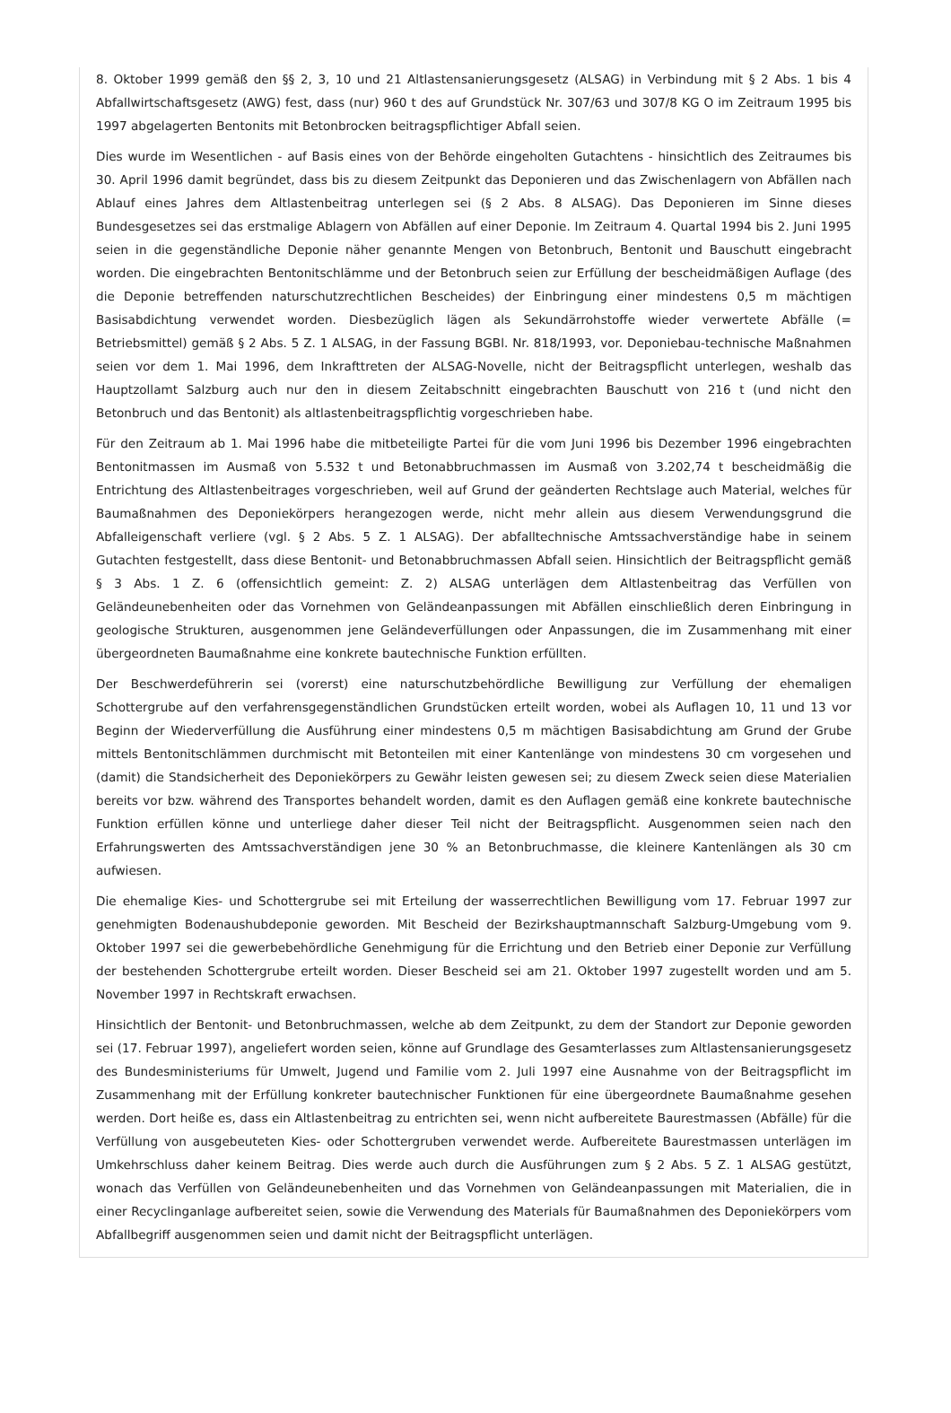8. Oktober 1999 gemäß den §§ 2, 3, 10 und 21 Altlastensanierungsgesetz (ALSAG) in Verbindung mit § 2 Abs. 1 bis 4 Abfallwirtschaftsgesetz (AWG) fest, dass (nur) 960 t des auf Grundstück Nr. 307/63 und 307/8 KG O im Zeitraum 1995 bis 1997 abgelagerten Bentonits mit Betonbrocken beitragspflichtiger Abfall seien.
Dies wurde im Wesentlichen - auf Basis eines von der Behörde eingeholten Gutachtens - hinsichtlich des Zeitraumes bis 30. April 1996 damit begründet, dass bis zu diesem Zeitpunkt das Deponieren und das Zwischenlagern von Abfällen nach Ablauf eines Jahres dem Altlastenbeitrag unterlegen sei (§ 2 Abs. 8 ALSAG). Das Deponieren im Sinne dieses Bundesgesetzes sei das erstmalige Ablagern von Abfällen auf einer Deponie. Im Zeitraum 4. Quartal 1994 bis 2. Juni 1995 seien in die gegenständliche Deponie näher genannte Mengen von Betonbruch, Bentonit und Bauschutt eingebracht worden. Die eingebrachten Bentonitschlämme und der Betonbruch seien zur Erfüllung der bescheidmäßigen Auflage (des die Deponie betreffenden naturschutzrechtlichen Bescheides) der Einbringung einer mindestens 0,5 m mächtigen Basisabdichtung verwendet worden. Diesbezüglich lägen als Sekundärrohstoffe wieder verwertete Abfälle (= Betriebsmittel) gemäß § 2 Abs. 5 Z. 1 ALSAG, in der Fassung BGBl. Nr. 818/1993, vor. Deponiebau-technische Maßnahmen seien vor dem 1. Mai 1996, dem Inkrafttreten der ALSAG-Novelle, nicht der Beitragspflicht unterlegen, weshalb das Hauptzollamt Salzburg auch nur den in diesem Zeitabschnitt eingebrachten Bauschutt von 216 t (und nicht den Betonbruch und das Bentonit) als altlastenbeitragspflichtig vorgeschrieben habe.
Für den Zeitraum ab 1. Mai 1996 habe die mitbeteiligte Partei für die vom Juni 1996 bis Dezember 1996 eingebrachten Bentonitmassen im Ausmaß von 5.532 t und Betonabbruchmassen im Ausmaß von 3.202,74 t bescheidmäßig die Entrichtung des Altlastenbeitrages vorgeschrieben, weil auf Grund der geänderten Rechtslage auch Material, welches für Baumaßnahmen des Deponiekörpers herangezogen werde, nicht mehr allein aus diesem Verwendungsgrund die Abfalleigenschaft verliere (vgl. § 2 Abs. 5 Z. 1 ALSAG). Der abfalltechnische Amtssachverständige habe in seinem Gutachten festgestellt, dass diese Bentonit- und Betonabbruchmassen Abfall seien. Hinsichtlich der Beitragspflicht gemäß § 3 Abs. 1 Z. 6 (offensichtlich gemeint: Z. 2) ALSAG unterlägen dem Altlastenbeitrag das Verfüllen von Geländeunebenheiten oder das Vornehmen von Geländeanpassungen mit Abfällen einschließlich deren Einbringung in geologische Strukturen, ausgenommen jene Geländeverfüllungen oder Anpassungen, die im Zusammenhang mit einer übergeordneten Baumaßnahme eine konkrete bautechnische Funktion erfüllten.
Der Beschwerdeführerin sei (vorerst) eine naturschutzbehördliche Bewilligung zur Verfüllung der ehemaligen Schottergrube auf den verfahrensgegenständlichen Grundstücken erteilt worden, wobei als Auflagen 10, 11 und 13 vor Beginn der Wiederverfüllung die Ausführung einer mindestens 0,5 m mächtigen Basisabdichtung am Grund der Grube mittels Bentonitschlämmen durchmischt mit Betonteilen mit einer Kantenlänge von mindestens 30 cm vorgesehen und (damit) die Standsicherheit des Deponiekörpers zu Gewähr leisten gewesen sei; zu diesem Zweck seien diese Materialien bereits vor bzw. während des Transportes behandelt worden, damit es den Auflagen gemäß eine konkrete bautechnische Funktion erfüllen könne und unterliege daher dieser Teil nicht der Beitragspflicht. Ausgenommen seien nach den Erfahrungswerten des Amtssachverständigen jene 30 % an Betonbruchmasse, die kleinere Kantenlängen als 30 cm aufwiesen.
Die ehemalige Kies- und Schottergrube sei mit Erteilung der wasserrechtlichen Bewilligung vom 17. Februar 1997 zur genehmigten Bodenaushubdeponie geworden. Mit Bescheid der Bezirkshauptmannschaft Salzburg-Umgebung vom 9. Oktober 1997 sei die gewerbebehördliche Genehmigung für die Errichtung und den Betrieb einer Deponie zur Verfüllung der bestehenden Schottergrube erteilt worden. Dieser Bescheid sei am 21. Oktober 1997 zugestellt worden und am 5. November 1997 in Rechtskraft erwachsen.
Hinsichtlich der Bentonit- und Betonbruchmassen, welche ab dem Zeitpunkt, zu dem der Standort zur Deponie geworden sei (17. Februar 1997), angeliefert worden seien, könne auf Grundlage des Gesamterlasses zum Altlastensanierungsgesetz des Bundesministeriums für Umwelt, Jugend und Familie vom 2. Juli 1997 eine Ausnahme von der Beitragspflicht im Zusammenhang mit der Erfüllung konkreter bautechnischer Funktionen für eine übergeordnete Baumaßnahme gesehen werden. Dort heiße es, dass ein Altlastenbeitrag zu entrichten sei, wenn nicht aufbereitete Baurestmassen (Abfälle) für die Verfüllung von ausgebeuteten Kies- oder Schottergruben verwendet werde. Aufbereitete Baurestmassen unterlägen im Umkehrschluss daher keinem Beitrag. Dies werde auch durch die Ausführungen zum § 2 Abs. 5 Z. 1 ALSAG gestützt, wonach das Verfüllen von Geländeunebenheiten und das Vornehmen von Geländeanpassungen mit Materialien, die in einer Recyclinganlage aufbereitet seien, sowie die Verwendung des Materials für Baumaßnahmen des Deponiekörpers vom Abfallbegriff ausgenommen seien und damit nicht der Beitragspflicht unterlägen.